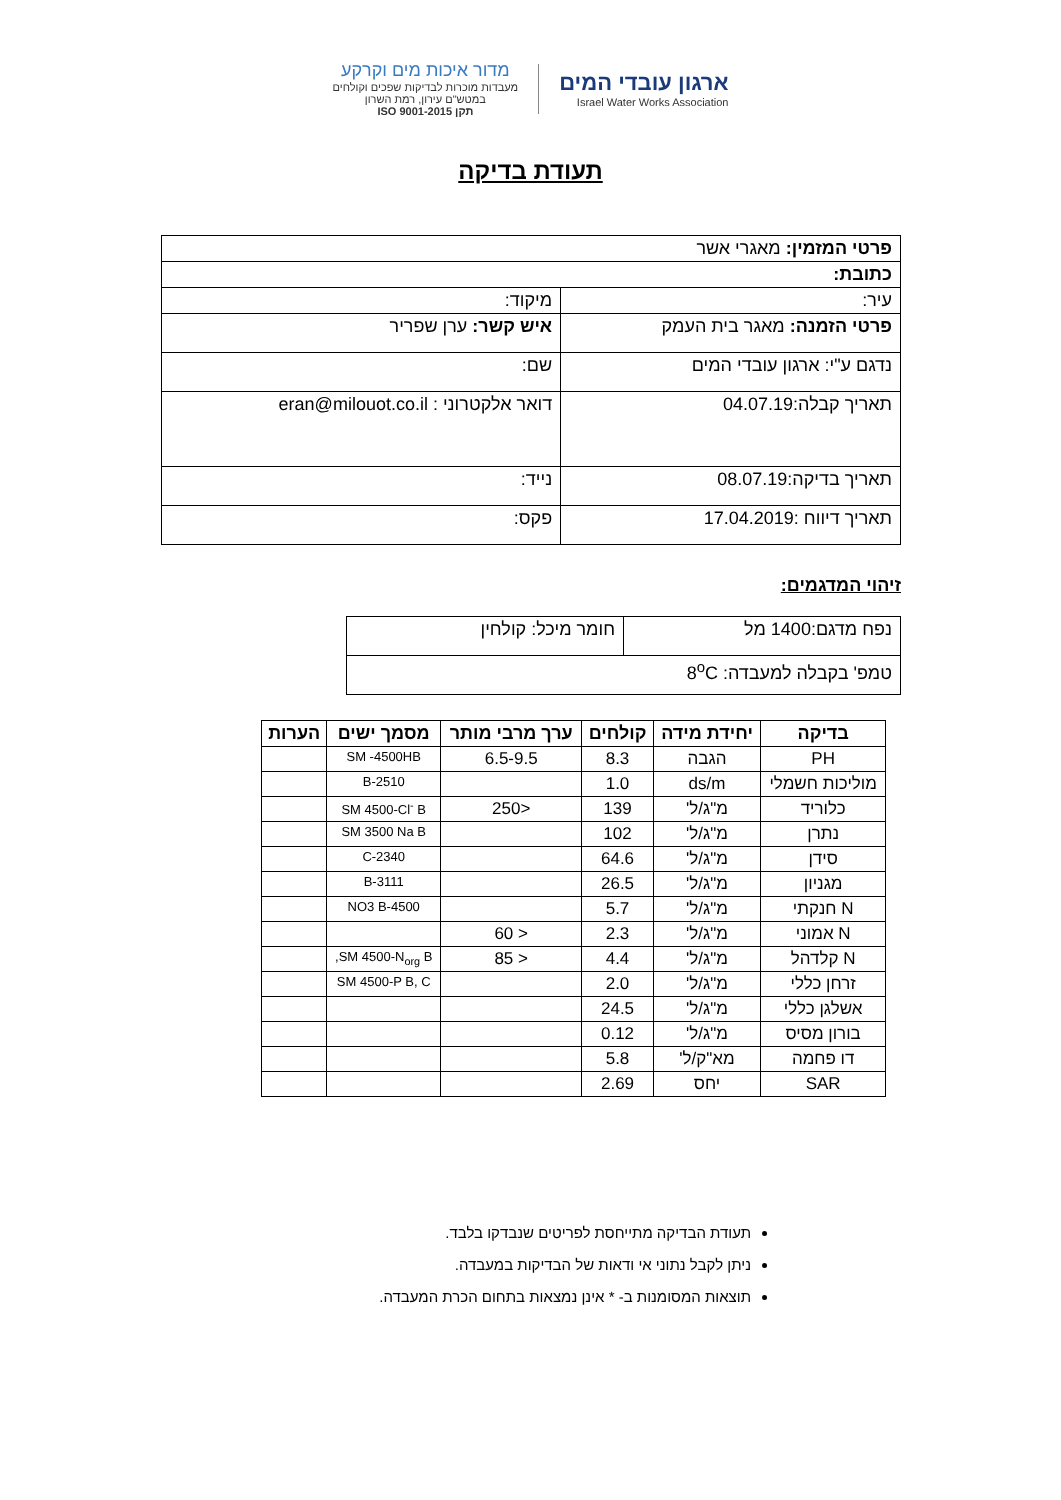ארגון עובדי המים
Israel Water Works Association
מדור איכות מים וקרקע
מעבדות מוכרות לבדיקות שפכים וקולחים
במטש"ם עירון, רמת השרון
תקן ISO 9001-2015
תעודת בדיקה
| פרטי המזמין: מאגרי אשר | | |
| כתובת: | | |
| עיר: | | מיקוד: |
| פרטי הזמנה: מאגר בית העמק | איש קשר: ערן שפריר | |
| נדגם ע"י: ארגון עובדי המים | שם: | |
| תאריך קבלה:04.07.19 | דואר אלקטרוני : eran@milouot.co.il | |
| תאריך בדיקה:08.07.19 | נייד: | |
| תאריך דיווח :17.04.2019 | פקס: | |
זיהוי המדגמים:
| נפח מדגם:1400 מל | חומר מיכל: קולחין |
| טמפ' בקבלה למעבדה: 8<sup>o</sup>C | |
| בדיקה | יחידת מידה | קולחים | ערך מרבי מותר | מסמך ישים | הערות |
| --- | --- | --- | --- | --- | --- |
| PH | הגבה | 8.3 | 6.5-9.5 | SM -4500HB | |
| מוליכות חשמלי | ds/m | 1.0 | | 2510-B | |
| כלוריד | מ"ג/ל' | 139 | <250 | SM 4500-Cl<sup>-</sup> B | |
| נתרן | מ"ג/ל' | 102 | | SM 3500 Na B | |
| סידן | מ"ג/ל' | 64.6 | | 2340-C | |
| מגניון | מ"ג/ל' | 26.5 | | 3111-B | |
| N חנקתי | מ"ג/ל' | 5.7 | | 4500-NO3 B | |
| N אמוני | מ"ג/ל' | 2.3 | < 60 | | |
| N קלדהל | מ"ג/ל' | 4.4 | < 85 | SM 4500-N<sub>org</sub> B, | |
| זרחן כללי | מ"ג/ל' | 2.0 | | SM 4500-P B, C | |
| אשלגן כללי | מ"ג/ל' | 24.5 | | | |
| בורון מסיס | מ"ג/ל' | 0.12 | | | |
| דו פחמה | מא"ק/ל' | 5.8 | | | |
| SAR | יחס | 2.69 | | | |
תעודת הבדיקה מתייחסת לפריטים שנבדקו בלבד.
ניתן לקבל נתוני אי ודאות של הבדיקות במעבדה.
תוצאות המסומנות ב- * אינן נמצאות בתחום הכרת המעבדה.